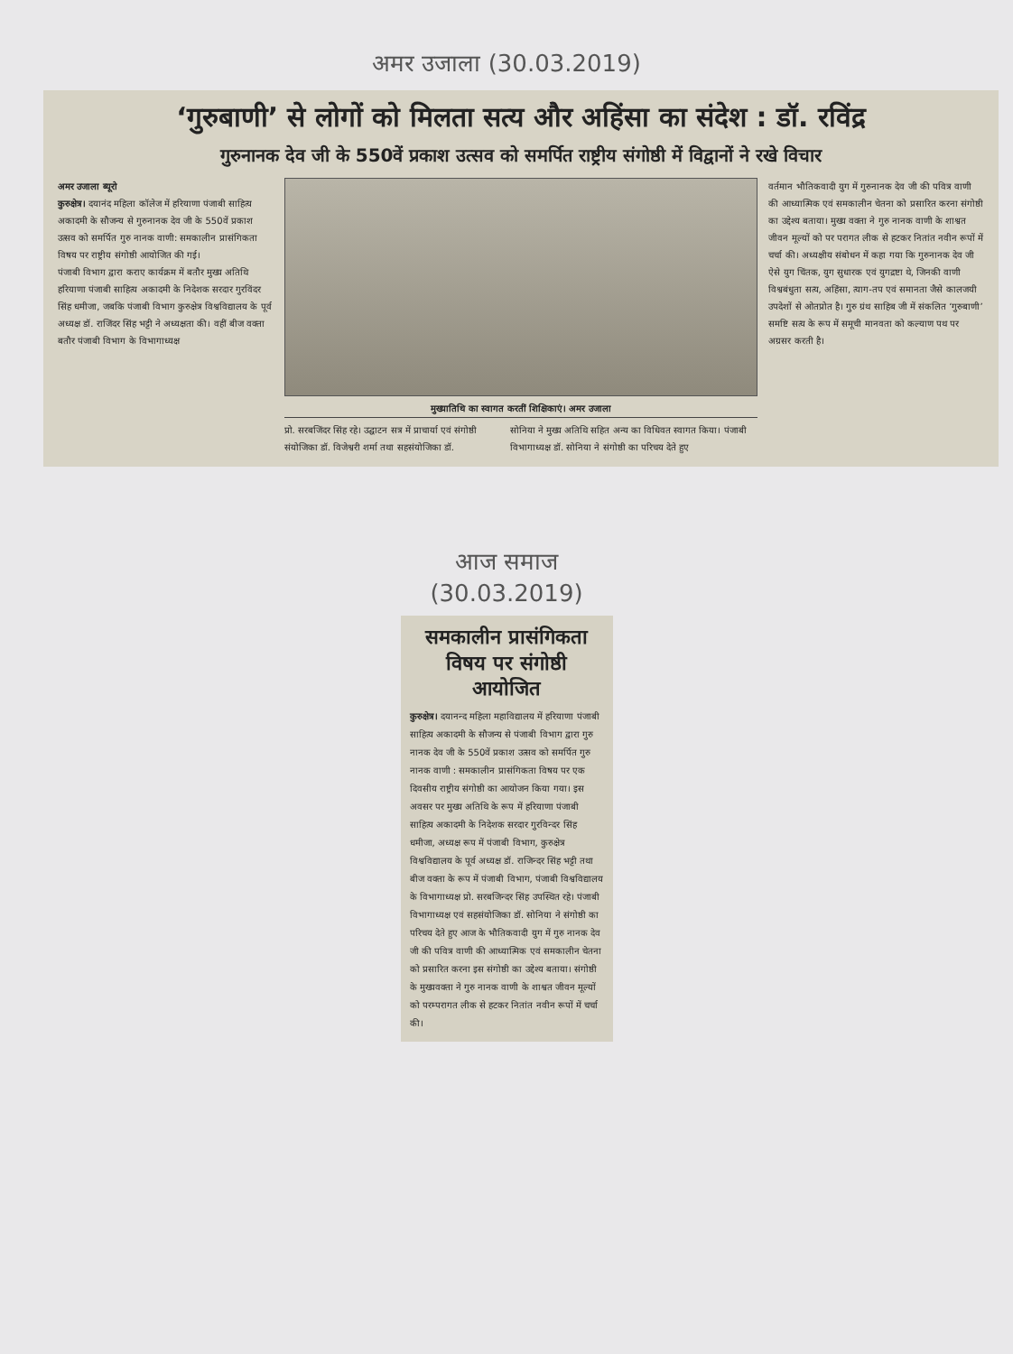अमर उजाला (30.03.2019)
‘गुरुबाणी’ से लोगों को मिलता सत्य और अहिंसा का संदेश : डॉ. रविंद्र
गुरुनानक देव जी के 550वें प्रकाश उत्सव को समर्पित राष्ट्रीय संगोष्ठी में विद्वानों ने रखे विचार
अमर उजाला ब्यूरो
कुरुक्षेत्र। दयानंद महिला कॉलेज में हरियाणा पंजाबी साहित्य अकादमी के सौजन्य से गुरुनानक देव जी के 550वें प्रकाश उत्सव को समर्पित गुरु नानक वाणी: समकालीन प्रासंगिकता विषय पर राष्ट्रीय संगोष्ठी आयोजित की गई।
पंजाबी विभाग द्वारा कराए कार्यक्रम में बतौर मुख्य अतिथि हरियाणा पंजाबी साहित्य अकादमी के निदेशक सरदार गुरविंदर सिंह धमीजा, जबकि पंजाबी विभाग कुरुक्षेत्र विश्वविद्यालय के पूर्व अध्यक्ष डॉ. राजिंदर सिंह भट्टी ने अध्यक्षता की। वहीं बीज वक्ता बतौर पंजाबी विभाग के विभागाध्यक्ष
मुख्यातिथि का स्वागत करतीं शिक्षिकाएं। अमर उजाला
प्रो. सरबजिंदर सिंह रहे। उद्घाटन सत्र में प्राचार्या एवं संगोष्ठी संयोजिका डॉ. विजेश्वरी शर्मा तथा सहसंयोजिका डॉ.
सोनिया ने मुख्य अतिथि सहित अन्य का विधिवत स्वागत किया। पंजाबी विभागाध्यक्ष डॉ. सोनिया ने संगोष्ठी का परिचय देते हुए
वर्तमान भौतिकवादी युग में गुरुनानक देव जी की पवित्र वाणी की आध्यात्मिक एवं समकालीन चेतना को प्रसारित करना संगोष्ठी का उद्देश्य बताया। मुख्य वक्ता ने गुरु नानक वाणी के शाश्वत जीवन मूल्यों को पर परागत लीक से हटकर नितांत नवीन रूपों में चर्चा की। अध्यक्षीय संबोधन में कहा गया कि गुरुनानक देव जी ऐसे युग चिंतक, युग सुधारक एवं युगद्रष्टा थे, जिनकी वाणी विश्वबंधुता सत्य, अहिंसा, त्याग-तप एवं समानता जैसे कालजयी उपदेशों से ओतप्रोत है। गुरु ग्रंथ साहिब जी में संकलित ‘गुरुबाणी’ समष्टि सत्य के रूप में समूची मानवता को कल्याण पथ पर अग्रसर करती है।
आज समाज
(30.03.2019)
समकालीन प्रासंगिकता विषय पर संगोष्ठी आयोजित
कुरुक्षेत्र। दयानन्द महिला महाविद्यालय में हरियाणा पंजाबी साहित्य अकादमी के सौजन्य से पंजाबी विभाग द्वारा गुरु नानक देव जी के 550वें प्रकाश उत्सव को समर्पित गुरु नानक वाणी : समकालीन प्रासंगिकता विषय पर एक दिवसीय राष्ट्रीय संगोष्ठी का आयोजन किया गया। इस अवसर पर मुख्य अतिथि के रूप में हरियाणा पंजाबी साहित्य अकादमी के निदेशक सरदार गुरविन्दर सिंह धमीजा, अध्यक्ष रूप में पंजाबी विभाग, कुरुक्षेत्र विश्वविद्यालय के पूर्व अध्यक्ष डॉ. राजिन्दर सिंह भट्टी तथा बीज वक्ता के रूप में पंजाबी विभाग, पंजाबी विश्वविद्यालय के विभागाध्यक्ष प्रो. सरबजिन्दर सिंह उपस्थित रहे। पंजाबी विभागाध्यक्ष एवं सहसंयोजिका डॉ. सोनिया ने संगोष्ठी का परिचय देते हुए आज के भौतिकवादी युग में गुरु नानक देव जी की पवित्र वाणी की आध्यात्मिक एवं समकालीन चेतना को प्रसारित करना इस संगोष्ठी का उद्देश्य बताया। संगोष्ठी के मुख्यवक्ता ने गुरु नानक वाणी के शाश्वत जीवन मूल्यों को परम्परागत लीक से हटकर नितांत नवीन रूपों में चर्चा की।